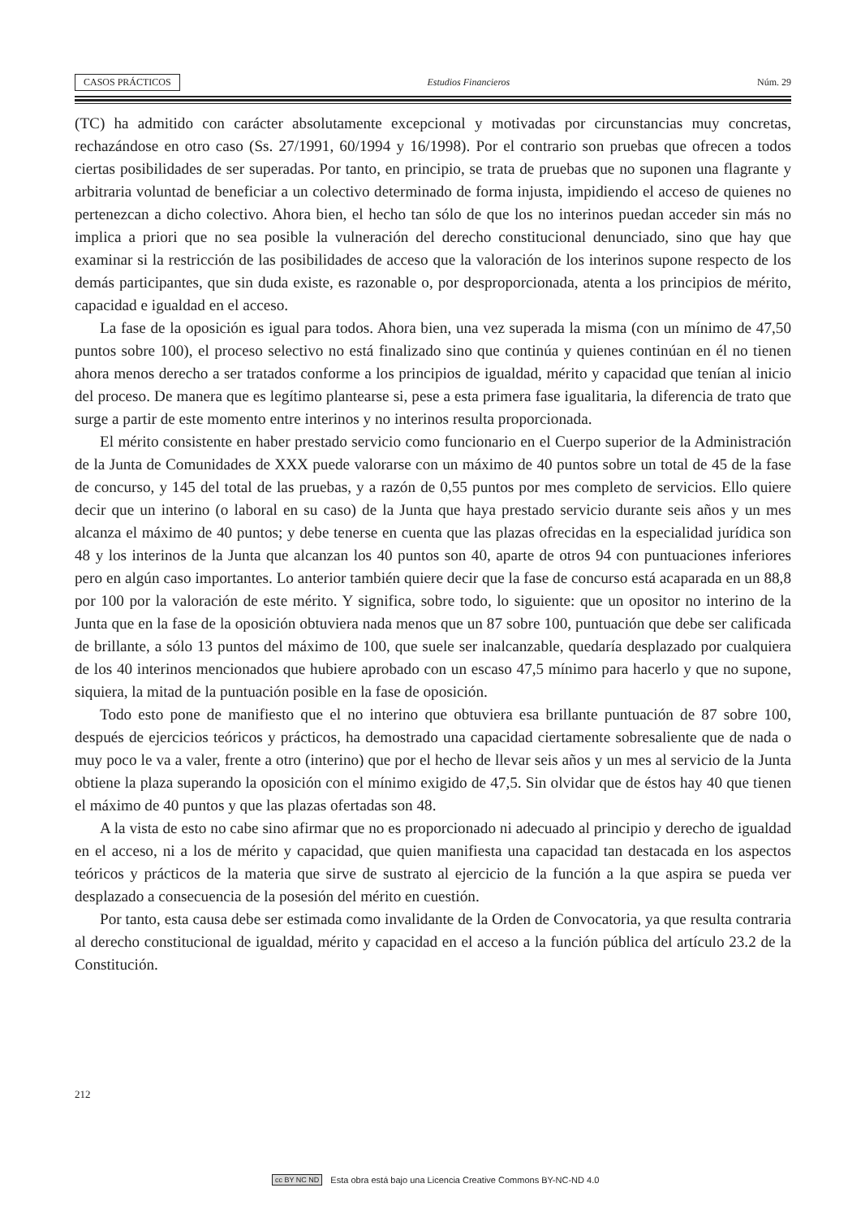CASOS PRÁCTICOS Estudios Financieros Núm. 29
(TC) ha admitido con carácter absolutamente excepcional y motivadas por circunstancias muy concretas, rechazándose en otro caso (Ss. 27/1991, 60/1994 y 16/1998). Por el contrario son pruebas que ofrecen a todos ciertas posibilidades de ser superadas. Por tanto, en principio, se trata de pruebas que no suponen una flagrante y arbitraria voluntad de beneficiar a un colectivo determinado de forma injusta, impidiendo el acceso de quienes no pertenezcan a dicho colectivo. Ahora bien, el hecho tan sólo de que los no interinos puedan acceder sin más no implica a priori que no sea posible la vulneración del derecho constitucional denunciado, sino que hay que examinar si la restricción de las posibilidades de acceso que la valoración de los interinos supone respecto de los demás participantes, que sin duda existe, es razonable o, por desproporcionada, atenta a los principios de mérito, capacidad e igualdad en el acceso.
La fase de la oposición es igual para todos. Ahora bien, una vez superada la misma (con un mínimo de 47,50 puntos sobre 100), el proceso selectivo no está finalizado sino que continúa y quienes continúan en él no tienen ahora menos derecho a ser tratados conforme a los principios de igualdad, mérito y capacidad que tenían al inicio del proceso. De manera que es legítimo plantearse si, pese a esta primera fase igualitaria, la diferencia de trato que surge a partir de este momento entre interinos y no interinos resulta proporcionada.
El mérito consistente en haber prestado servicio como funcionario en el Cuerpo superior de la Administración de la Junta de Comunidades de XXX puede valorarse con un máximo de 40 puntos sobre un total de 45 de la fase de concurso, y 145 del total de las pruebas, y a razón de 0,55 puntos por mes completo de servicios. Ello quiere decir que un interino (o laboral en su caso) de la Junta que haya prestado servicio durante seis años y un mes alcanza el máximo de 40 puntos; y debe tenerse en cuenta que las plazas ofrecidas en la especialidad jurídica son 48 y los interinos de la Junta que alcanzan los 40 puntos son 40, aparte de otros 94 con puntuaciones inferiores pero en algún caso importantes. Lo anterior también quiere decir que la fase de concurso está acaparada en un 88,8 por 100 por la valoración de este mérito. Y significa, sobre todo, lo siguiente: que un opositor no interino de la Junta que en la fase de la oposición obtuviera nada menos que un 87 sobre 100, puntuación que debe ser calificada de brillante, a sólo 13 puntos del máximo de 100, que suele ser inalcanzable, quedaría desplazado por cualquiera de los 40 interinos mencionados que hubiere aprobado con un escaso 47,5 mínimo para hacerlo y que no supone, siquiera, la mitad de la puntuación posible en la fase de oposición.
Todo esto pone de manifiesto que el no interino que obtuviera esa brillante puntuación de 87 sobre 100, después de ejercicios teóricos y prácticos, ha demostrado una capacidad ciertamente sobresaliente que de nada o muy poco le va a valer, frente a otro (interino) que por el hecho de llevar seis años y un mes al servicio de la Junta obtiene la plaza superando la oposición con el mínimo exigido de 47,5. Sin olvidar que de éstos hay 40 que tienen el máximo de 40 puntos y que las plazas ofertadas son 48.
A la vista de esto no cabe sino afirmar que no es proporcionado ni adecuado al principio y derecho de igualdad en el acceso, ni a los de mérito y capacidad, que quien manifiesta una capacidad tan destacada en los aspectos teóricos y prácticos de la materia que sirve de sustrato al ejercicio de la función a la que aspira se pueda ver desplazado a consecuencia de la posesión del mérito en cuestión.
Por tanto, esta causa debe ser estimada como invalidante de la Orden de Convocatoria, ya que resulta contraria al derecho constitucional de igualdad, mérito y capacidad en el acceso a la función pública del artículo 23.2 de la Constitución.
212
cc BY NC ND Esta obra está bajo una Licencia Creative Commons BY-NC-ND 4.0